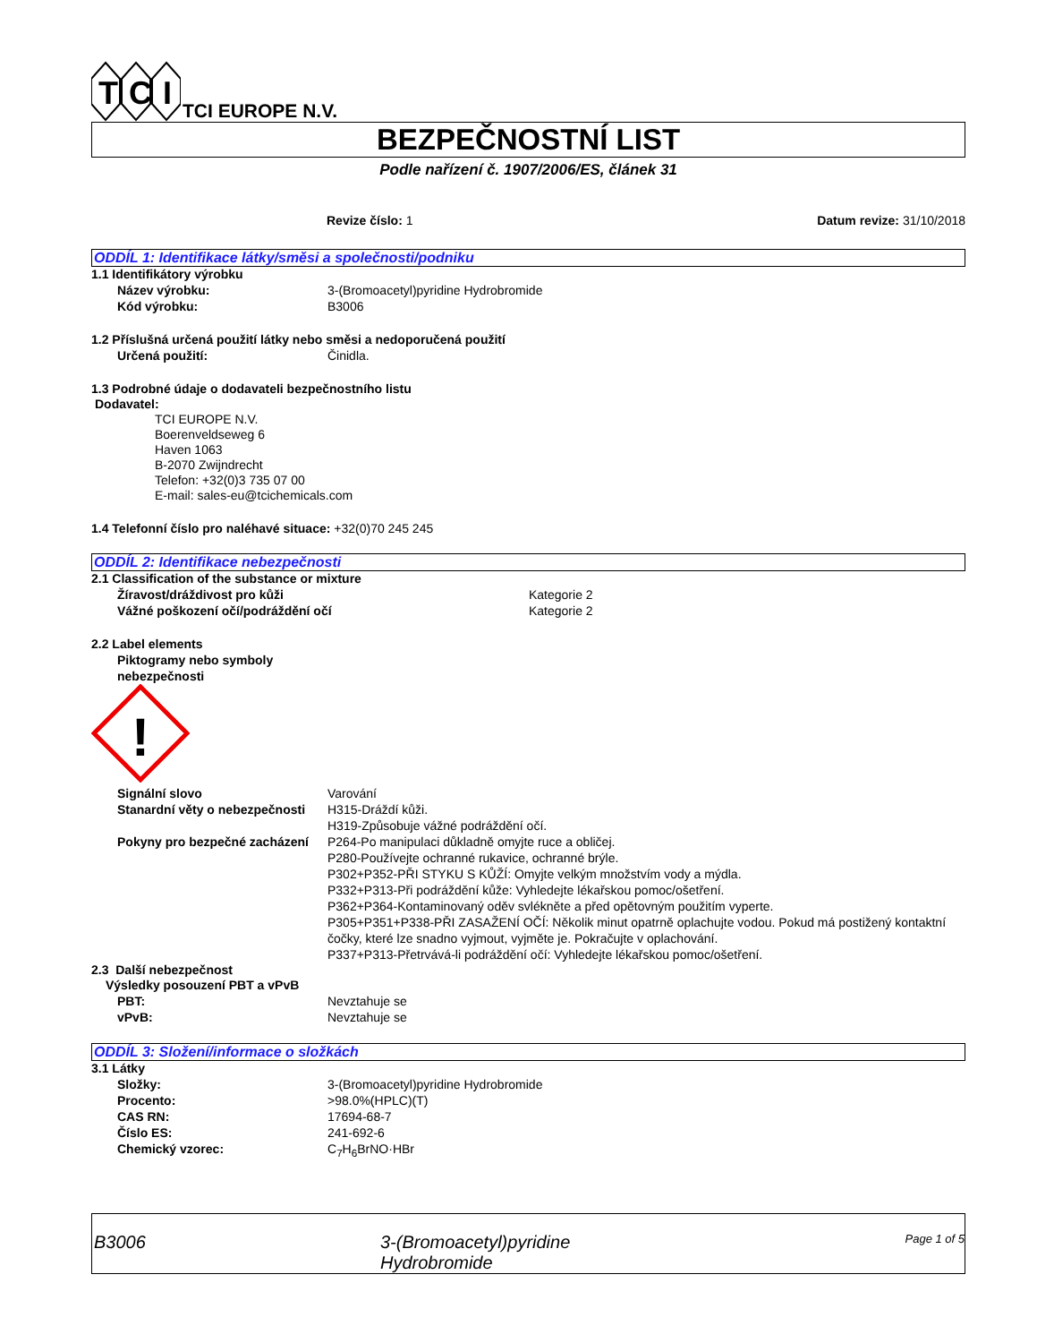T
C
I
TCI EUROPE N.V.
BEZPEČNOSTNÍ LIST
Podle nařízení č. 1907/2006/ES, článek 31
Revize číslo: 1 Datum revize: 31/10/2018
ODDÍL 1: Identifikace látky/směsi a společnosti/podniku
1.1 Identifikátory výrobku
Název výrobku: 3-(Bromoacetyl)pyridine Hydrobromide
Kód výrobku: B3006
1.2 Příslušná určená použití látky nebo směsi a nedoporučená použití
Určená použití: Činidla.
1.3 Podrobné údaje o dodavateli bezpečnostního listu
Dodavatel:
TCI EUROPE N.V.
Boerenveldseweg 6
Haven 1063
B-2070 Zwijndrecht
Telefon: +32(0)3 735 07 00
E-mail: sales-eu@tcichemicals.com
1.4 Telefonní číslo pro naléhavé situace: +32(0)70 245 245
ODDÍL 2: Identifikace nebezpečnosti
2.1 Classification of the substance or mixture
Žíravost/dráždivost pro kůži Kategorie 2
Vážné poškození očí/podráždění očí Kategorie 2
2.2 Label elements
Piktogramy nebo symboly nebezpečnosti
!
Signální slovo Varování
Stanardní věty o nebezpečnosti H315-Dráždí kůži.
H319-Způsobuje vážné podráždění očí.
Pokyny pro bezpečné zacházení P264-Po manipulaci důkladně omyjte ruce a obličej.
P280-Používejte ochranné rukavice, ochranné brýle.
P302+P352-PŘI STYKU S KŮŽÍ: Omyjte velkým množstvím vody a mýdla.
P332+P313-Při podráždění kůže: Vyhledejte lékařskou pomoc/ošetření.
P362+P364-Kontaminovaný oděv svlékněte a před opětovným použitím vyperte.
P305+P351+P338-PŘI ZASAŽENÍ OČÍ: Několik minut opatrně oplachujte vodou. Pokud má postižený kontaktní čočky, které lze snadno vyjmout, vyjměte je. Pokračujte v oplachování.
P337+P313-Přetrvává-li podráždění očí: Vyhledejte lékařskou pomoc/ošetření.
2.3 Další nebezpečnost
Výsledky posouzení PBT a vPvB
PBT: Nevztahuje se
vPvB: Nevztahuje se
ODDÍL 3: Složení/informace o složkách
3.1 Látky
Složky: 3-(Bromoacetyl)pyridine Hydrobromide
Procento: >98.0%(HPLC)(T)
CAS RN: 17694-68-7
Číslo ES: 241-692-6
Chemický vzorec: C<sub>7</sub>H<sub>6</sub>BrNO·HBr
B3006 3-(Bromoacetyl)pyridine
Hydrobromide
Page 1 of 5